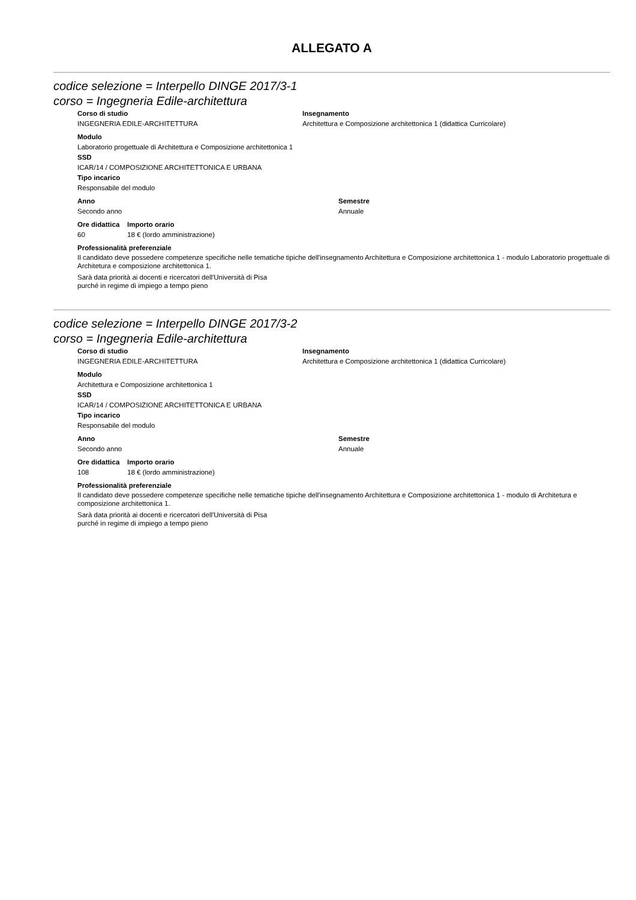ALLEGATO A
codice selezione = Interpello DINGE 2017/3-1
corso = Ingegneria Edile-architettura
Corso di studio Insegnamento
INGEGNERIA EDILE-ARCHITETTURA Architettura e Composizione architettonica 1 (didattica Curricolare)
Modulo
Laboratorio progettuale di Architettura e Composizione architettonica 1
SSD
ICAR/14 / COMPOSIZIONE ARCHITETTONICA E URBANA
Tipo incarico
Responsabile del modulo
Anno Semestre
Secondo anno Annuale
Ore didattica
Importo orario
60 18 € (lordo amministrazione)
Professionalità preferenziale
Il candidato deve possedere competenze specifiche nelle tematiche tipiche dell'insegnamento Architettura e Composizione architettonica 1 - modulo Laboratorio progettuale di Architetura e composizione architettonica 1.
Sarà data priorità ai docenti e ricercatori dell'Università di Pisa
purché in regime di impiego a tempo pieno
codice selezione = Interpello DINGE 2017/3-2
corso = Ingegneria Edile-architettura
Corso di studio Insegnamento
INGEGNERIA EDILE-ARCHITETTURA Architettura e Composizione architettonica 1 (didattica Curricolare)
Modulo
Architettura e Composizione architettonica 1
SSD
ICAR/14 / COMPOSIZIONE ARCHITETTONICA E URBANA
Tipo incarico
Responsabile del modulo
Anno Semestre
Secondo anno Annuale
Ore didattica
Importo orario
108 18 € (lordo amministrazione)
Professionalità preferenziale
Il candidato deve possedere competenze specifiche nelle tematiche tipiche dell'insegnamento Architettura e Composizione architettonica 1 - modulo di Architetura e composizione architettonica 1.
Sarà data priorità ai docenti e ricercatori dell'Università di Pisa
purché in regime di impiego a tempo pieno